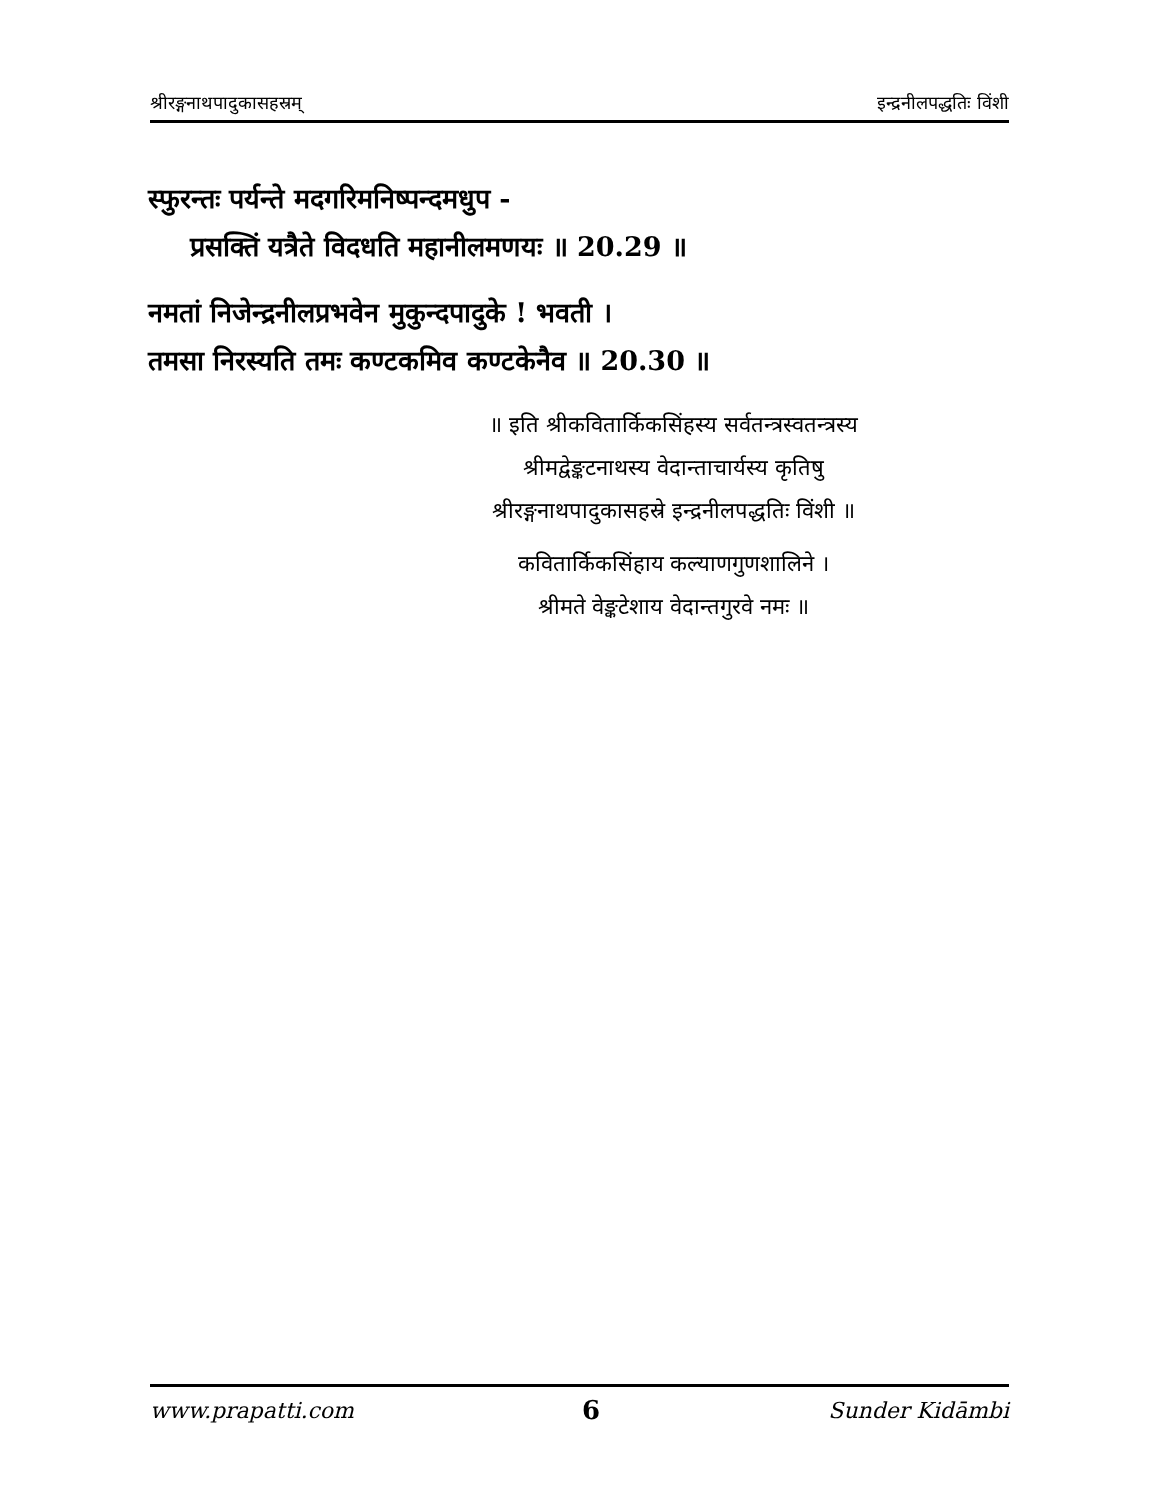श्रीरङ्गनाथपादुकासहस्रम् इन्द्रनीलपद्धतिः विंशी
स्फुरन्तः पर्यन्ते मदगरिमनिष्पन्दमधुप -
प्रसक्तिं यत्रैते विदधति महानीलमणयः ॥ 20.29 ॥
नमतां निजेन्द्रनीलप्रभवेन मुकुन्दपादुके ! भवती ।
तमसा निरस्यति तमः कण्टकमिव कण्टकेनैव ॥ 20.30 ॥
॥ इति श्रीकवितार्किकसिंहस्य सर्वतन्त्रस्वतन्त्रस्य
श्रीमद्वेङ्कटनाथस्य वेदान्ताचार्यस्य कृतिषु
श्रीरङ्गनाथपादुकासहस्रे इन्द्रनीलपद्धतिः विंशी ॥
कवितार्किकसिंहाय कल्याणगुणशालिने ।
श्रीमते वेङ्कटेशाय वेदान्तगुरवे नमः ॥
www.prapatti.com 6 Sunder Kidāmbi